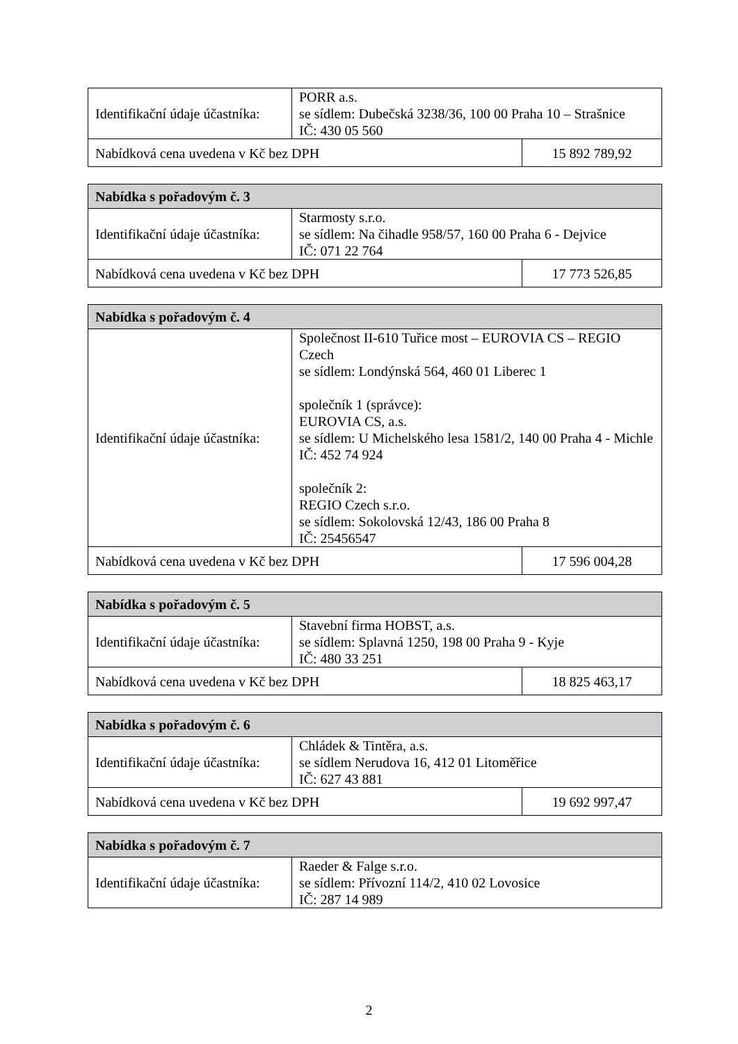| Identifikační údaje účastníka: | PORR a.s. se sídlem: Dubečská 3238/36, 100 00 Praha 10 – Strašnice IČ: 430 05 560 | |
| Nabídková cena uvedena v Kč bez DPH | | 15 892 789,92 |
| Nabídka s pořadovým č. 3 | | |
| --- | --- | --- |
| Identifikační údaje účastníka: | Starmosty s.r.o. se sídlem: Na čihadle 958/57, 160 00 Praha 6 - Dejvice IČ: 071 22 764 | |
| Nabídková cena uvedena v Kč bez DPH | | 17 773 526,85 |
| Nabídka s pořadovým č. 4 | | |
| --- | --- | --- |
| Identifikační údaje účastníka: | Společnost II-610 Tuřice most – EUROVIA CS – REGIO Czech se sídlem: Londýnská 564, 460 01 Liberec 1 společník 1 (správce): EUROVIA CS, a.s. se sídlem: U Michelského lesa 1581/2, 140 00 Praha 4 - Michle IČ: 452 74 924 společník 2: REGIO Czech s.r.o. se sídlem: Sokolovská 12/43, 186 00 Praha 8 IČ: 25456547 | |
| Nabídková cena uvedena v Kč bez DPH | | 17 596 004,28 |
| Nabídka s pořadovým č. 5 | | |
| --- | --- | --- |
| Identifikační údaje účastníka: | Stavební firma HOBST, a.s. se sídlem: Splavná 1250, 198 00 Praha 9 - Kyje IČ: 480 33 251 | |
| Nabídková cena uvedena v Kč bez DPH | | 18 825 463,17 |
| Nabídka s pořadovým č. 6 | | |
| --- | --- | --- |
| Identifikační údaje účastníka: | Chládek & Tintěra, a.s. se sídlem Nerudova 16, 412 01 Litoměřice IČ: 627 43 881 | |
| Nabídková cena uvedena v Kč bez DPH | | 19 692 997,47 |
| Nabídka s pořadovým č. 7 | |
| --- | --- |
| Identifikační údaje účastníka: | Raeder & Falge s.r.o. se sídlem: Přívozní 114/2, 410 02 Lovosice IČ: 287 14 989 |
2